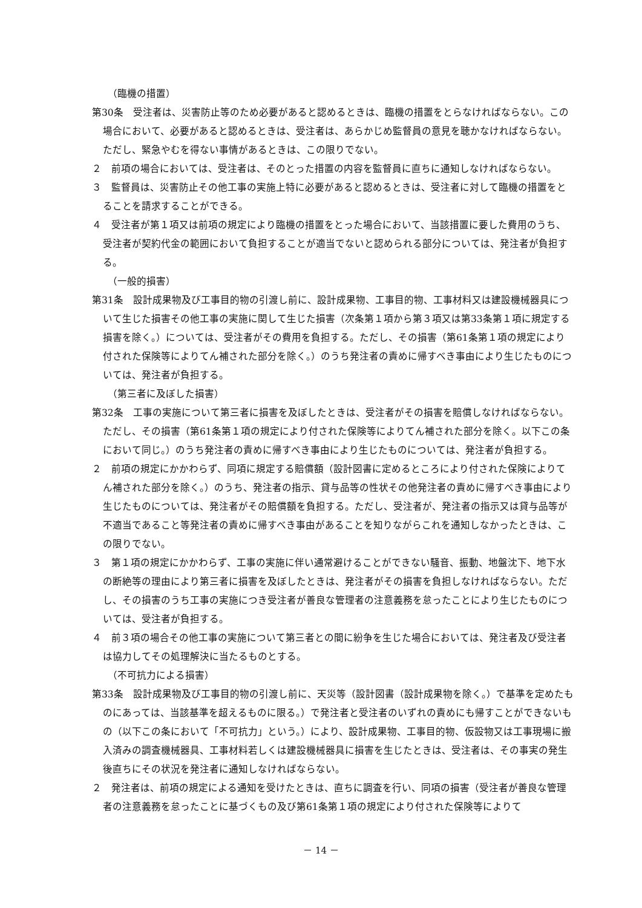（臨機の措置）
第30条　受注者は、災害防止等のため必要があると認めるときは、臨機の措置をとらなければならない。この場合において、必要があると認めるときは、受注者は、あらかじめ監督員の意見を聴かなければならない。ただし、緊急やむを得ない事情があるときは、この限りでない。
２　前項の場合においては、受注者は、そのとった措置の内容を監督員に直ちに通知しなければならない。
３　監督員は、災害防止その他工事の実施上特に必要があると認めるときは、受注者に対して臨機の措置をとることを請求することができる。
４　受注者が第１項又は前項の規定により臨機の措置をとった場合において、当該措置に要した費用のうち、受注者が契約代金の範囲において負担することが適当でないと認められる部分については、発注者が負担する。
（一般的損害）
第31条　設計成果物及び工事目的物の引渡し前に、設計成果物、工事目的物、工事材料又は建設機械器具について生じた損害その他工事の実施に関して生じた損害（次条第１項から第３項又は第33条第１項に規定する損害を除く。）については、受注者がその費用を負担する。ただし、その損害（第61条第１項の規定により付された保険等によりてん補された部分を除く。）のうち発注者の責めに帰すべき事由により生じたものについては、発注者が負担する。
（第三者に及ぼした損害）
第32条　工事の実施について第三者に損害を及ぼしたときは、受注者がその損害を賠償しなければならない。ただし、その損害（第61条第１項の規定により付された保険等によりてん補された部分を除く。以下この条において同じ。）のうち発注者の責めに帰すべき事由により生じたものについては、発注者が負担する。
２　前項の規定にかかわらず、同項に規定する賠償額（設計図書に定めるところにより付された保険によりてん補された部分を除く。）のうち、発注者の指示、貸与品等の性状その他発注者の責めに帰すべき事由により生じたものについては、発注者がその賠償額を負担する。ただし、受注者が、発注者の指示又は貸与品等が不適当であること等発注者の責めに帰すべき事由があることを知りながらこれを通知しなかったときは、この限りでない。
３　第１項の規定にかかわらず、工事の実施に伴い通常避けることができない騒音、振動、地盤沈下、地下水の断絶等の理由により第三者に損害を及ぼしたときは、発注者がその損害を負担しなければならない。ただし、その損害のうち工事の実施につき受注者が善良な管理者の注意義務を怠ったことにより生じたものについては、受注者が負担する。
４　前３項の場合その他工事の実施について第三者との間に紛争を生じた場合においては、発注者及び受注者は協力してその処理解決に当たるものとする。
（不可抗力による損害）
第33条　設計成果物及び工事目的物の引渡し前に、天災等（設計図書（設計成果物を除く。）で基準を定めたものにあっては、当該基準を超えるものに限る。）で発注者と受注者のいずれの責めにも帰すことができないもの（以下この条において「不可抗力」という。）により、設計成果物、工事目的物、仮設物又は工事現場に搬入済みの調査機械器具、工事材料若しくは建設機械器具に損害を生じたときは、受注者は、その事実の発生後直ちにその状況を発注者に通知しなければならない。
２　発注者は、前項の規定による通知を受けたときは、直ちに調査を行い、同項の損害（受注者が善良な管理者の注意義務を怠ったことに基づくもの及び第61条第１項の規定により付された保険等によりて
－ 14 －